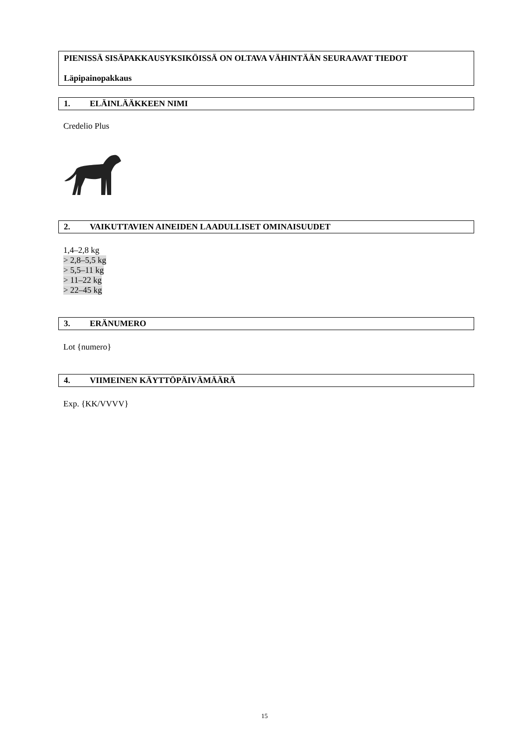PIENISSÄ SISÄPAKKAUSYKSIKÖISSÄ ON OLTAVA VÄHINTÄÄN SEURAAVAT TIEDOT
Läpipainopakkaus
1. ELÄINLÄÄKKEEN NIMI
Credelio Plus
2. VAIKUTTAVIEN AINEIDEN LAADULLISET OMINAISUUDET
1,4–2,8 kg
> 2,8–5,5 kg
> 5,5–11 kg
> 11–22 kg
> 22–45 kg
3. ERÄNUMERO
Lot {numero}
4. VIIMEINEN KÄYTTÖPÄIVÄMÄÄRÄ
Exp. {KK/VVVV}
15